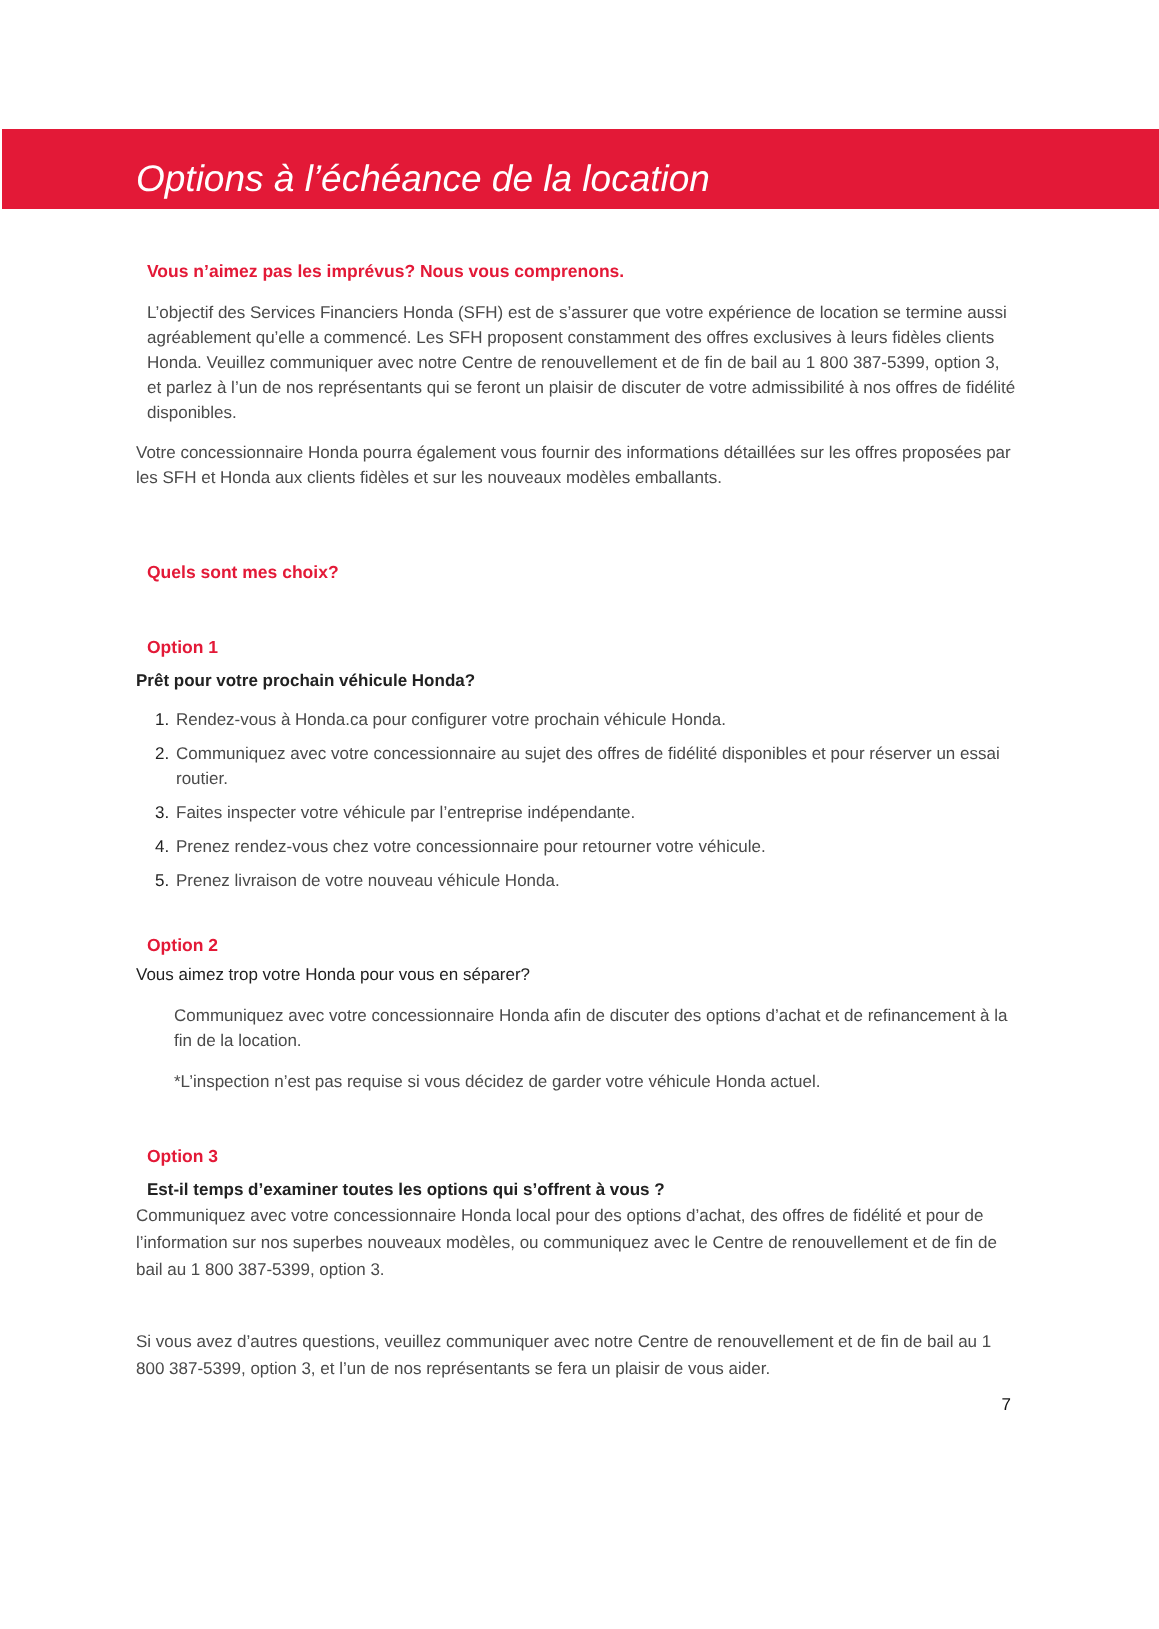Options à l’échéance de la location
Vous n’aimez pas les imprévus? Nous vous comprenons.
L’objectif des Services Financiers Honda (SFH) est de s’assurer que votre expérience de location se termine aussi agréablement qu’elle a commencé. Les SFH proposent constamment des offres exclusives à leurs fidèles clients Honda. Veuillez communiquer avec notre Centre de renouvellement et de fin de bail au 1 800 387-5399, option 3, et parlez à l’un de nos représentants qui se feront un plaisir de discuter de votre admissibilité à nos offres de fidélité disponibles.
Votre concessionnaire Honda pourra également vous fournir des informations détaillées sur les offres proposées par les SFH et Honda aux clients fidèles et sur les nouveaux modèles emballants.
Quels sont mes choix?
Option 1
Prêt pour votre prochain véhicule Honda?
Rendez-vous à Honda.ca pour configurer votre prochain véhicule Honda.
Communiquez avec votre concessionnaire au sujet des offres de fidélité disponibles et pour réserver un essai routier.
Faites inspecter votre véhicule par l’entreprise indépendante.
Prenez rendez-vous chez votre concessionnaire pour retourner votre véhicule.
Prenez livraison de votre nouveau véhicule Honda.
Option 2
Vous aimez trop votre Honda pour vous en séparer?
Communiquez avec votre concessionnaire Honda afin de discuter des options d’achat et de refinancement à la fin de la location.
*L’inspection n’est pas requise si vous décidez de garder votre véhicule Honda actuel.
Option 3
Est-il temps d’examiner toutes les options qui s’offrent à vous ?
Communiquez avec votre concessionnaire Honda local pour des options d’achat, des offres de fidélité et pour de l’information sur nos superbes nouveaux modèles, ou communiquez avec le Centre de renouvellement et de fin de bail au 1 800 387-5399, option 3.
Si vous avez d’autres questions, veuillez communiquer avec notre Centre de renouvellement et de fin de bail au 1 800 387-5399, option 3, et l’un de nos représentants se fera un plaisir de vous aider.
7